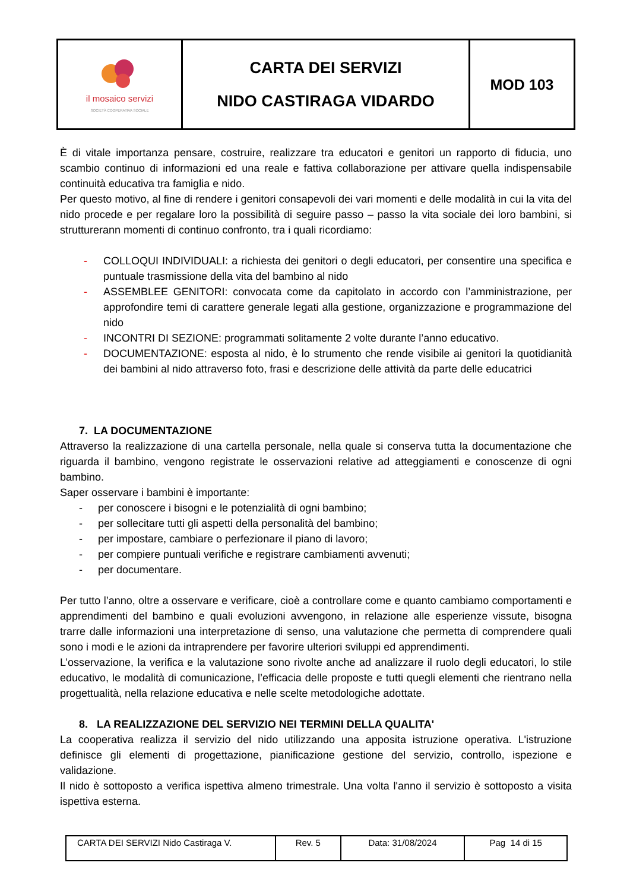| il mosaico servizi SOCIETÀ COOPERATIVA SOCIALE | CARTA DEI SERVIZI NIDO CASTIRAGA VIDARDO | MOD 103 |
È di vitale importanza pensare, costruire, realizzare tra educatori e genitori un rapporto di fiducia, uno scambio continuo di informazioni ed una reale e fattiva collaborazione per attivare quella indispensabile continuità educativa tra famiglia e nido.
Per questo motivo, al fine di rendere i genitori consapevoli dei vari momenti e delle modalità in cui la vita del nido procede e per regalare loro la possibilità di seguire passo – passo la vita sociale dei loro bambini, si strutturerann momenti di continuo confronto, tra i quali ricordiamo:
- COLLOQUI INDIVIDUALI: a richiesta dei genitori o degli educatori, per consentire una specifica e puntuale trasmissione della vita del bambino al nido
- ASSEMBLEE GENITORI: convocata come da capitolato in accordo con l’amministrazione, per approfondire temi di carattere generale legati alla gestione, organizzazione e programmazione del nido
- INCONTRI DI SEZIONE: programmati solitamente 2 volte durante l’anno educativo.
- DOCUMENTAZIONE: esposta al nido, è lo strumento che rende visibile ai genitori la quotidianità dei bambini al nido attraverso foto, frasi e descrizione delle attività da parte delle educatrici
7. LA DOCUMENTAZIONE
Attraverso la realizzazione di una cartella personale, nella quale si conserva tutta la documentazione che riguarda il bambino, vengono registrate le osservazioni relative ad atteggiamenti e conoscenze di ogni bambino.
Saper osservare i bambini è importante:
- per conoscere i bisogni e le potenzialità di ogni bambino;
- per sollecitare tutti gli aspetti della personalità del bambino;
- per impostare, cambiare o perfezionare il piano di lavoro;
- per compiere puntuali verifiche e registrare cambiamenti avvenuti;
- per documentare.
Per tutto l’anno, oltre a osservare e verificare, cioè a controllare come e quanto cambiamo comportamenti e apprendimenti del bambino e quali evoluzioni avvengono, in relazione alle esperienze vissute, bisogna trarre dalle informazioni una interpretazione di senso, una valutazione che permetta di comprendere quali sono i modi e le azioni da intraprendere per favorire ulteriori sviluppi ed apprendimenti.
L’osservazione, la verifica e la valutazione sono rivolte anche ad analizzare il ruolo degli educatori, lo stile educativo, le modalità di comunicazione, l’efficacia delle proposte e tutti quegli elementi che rientrano nella progettualità, nella relazione educativa e nelle scelte metodologiche adottate.
8. LA REALIZZAZIONE DEL SERVIZIO NEI TERMINI DELLA QUALITA'
La cooperativa realizza il servizio del nido utilizzando una apposita istruzione operativa. L'istruzione definisce gli elementi di progettazione, pianificazione gestione del servizio, controllo, ispezione e validazione.
Il nido è sottoposto a verifica ispettiva almeno trimestrale. Una volta l'anno il servizio è sottoposto a visita ispettiva esterna.
| CARTA DEI SERVIZI Nido Castiraga V. | Rev. 5 | Data: 31/08/2024 | Pag 14 di 15 |